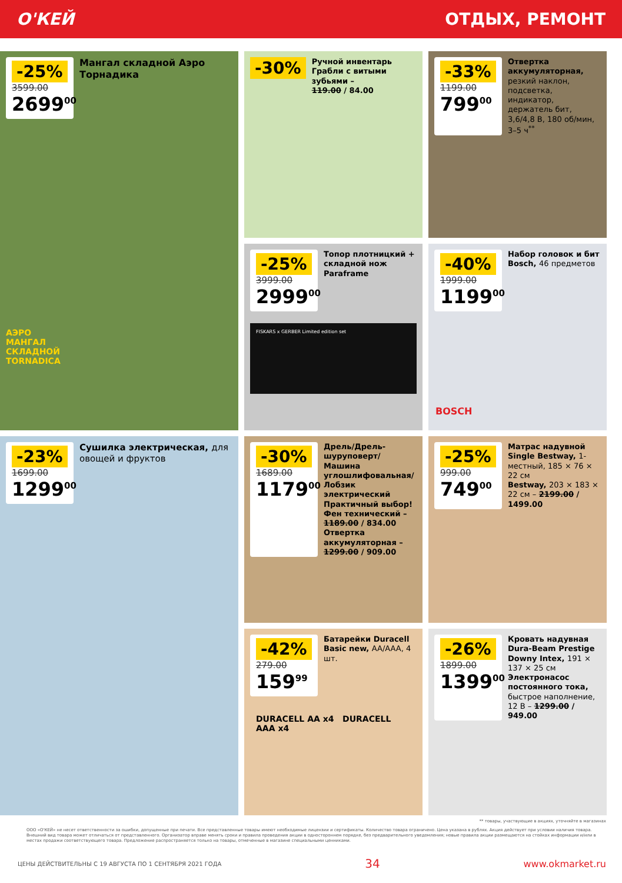О'КЕЙ ОТДЫХ, РЕМОНТ
-25%
3599.00
2699<sup>00</sup>
Мангал складной Аэро Торнадика
АЭРО
МАНГАЛ
СКЛАДНОЙ
TORNADICA
-30%
Ручной инвентарь
Грабли с витыми зубьями –
119.00 / 84.00
-33%
1199.00
799<sup>00</sup>
Отвертка аккумуляторная, резкий наклон, подсветка, индикатор, держатель бит, 3,6/4,8 В, 180 об/мин, 3–5 ч<sup>**</sup>
-25%
3999.00
2999<sup>00</sup>
Топор плотницкий + складной нож Paraframe
FISKARS x GERBER Limited edition set
-40%
1999.00
1199<sup>00</sup>
Набор головок и бит Bosch, 46 предметов
BOSCH
-23%
1699.00
1299<sup>00</sup>
Сушилка электрическая, для овощей и фруктов
-30%
1689.00
1179<sup>00</sup>
Дрель/Дрель-шуруповерт/ Машина углошлифовальная/ Лобзик электрический Практичный выбор!
Фен технический – 1189.00 / 834.00
Отвертка аккумуляторная – 1299.00 / 909.00
-25%
999.00
749<sup>00</sup>
Матрас надувной Single Bestway, 1-местный, 185 × 76 × 22 см
Bestway, 203 × 183 × 22 см – 2199.00 / 1499.00
-42%
279.00
159<sup>99</sup>
Батарейки Duracell Basic new, AA/AAA, 4 шт.
DURACELL AA x4 DURACELL AAA x4
-26%
1899.00
1399<sup>00</sup>
Кровать надувная Dura-Beam Prestige Downy Intex, 191 × 137 × 25 см
Электронасос постоянного тока, быстрое наполнение, 12 В – 1299.00 / 949.00
** товары, участвующие в акциях, уточняйте в магазинах
ООО «О'КЕЙ» не несет ответственности за ошибки, допущенные при печати. Все представленные товары имеют необходимые лицензии и сертификаты. Количество товара ограничено. Цена указана в рублях. Акция действует при условии наличия товара. Внешний вид товара может отличаться от представленного. Организатор вправе менять сроки и правила проведения акции в одностороннем порядке, без предварительного уведомления; новые правила акции размещаются на стойках информации и/или в местах продажи соответствующего товара. Предложение распространяется только на товары, отмеченные в магазине специальными ценниками.
ЦЕНЫ ДЕЙСТВИТЕЛЬНЫ С 19 АВГУСТА ПО 1 СЕНТЯБРЯ 2021 ГОДА 34 www.okmarket.ru